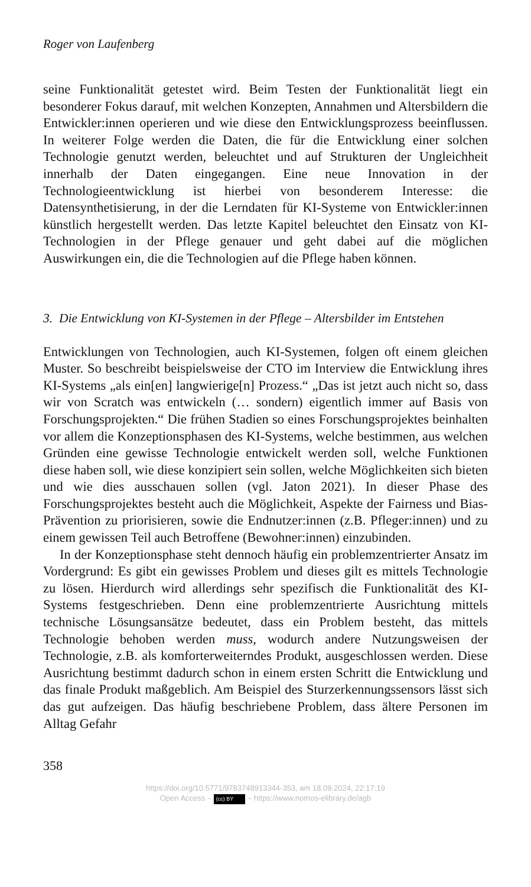Roger von Laufenberg
seine Funktionalität getestet wird. Beim Testen der Funktionalität liegt ein besonderer Fokus darauf, mit welchen Konzepten, Annahmen und Altersbildern die Entwickler:innen operieren und wie diese den Entwicklungsprozess beeinflussen. In weiterer Folge werden die Daten, die für die Entwicklung einer solchen Technologie genutzt werden, beleuchtet und auf Strukturen der Ungleichheit innerhalb der Daten eingegangen. Eine neue Innovation in der Technologieentwicklung ist hierbei von besonderem Interesse: die Datensynthetisierung, in der die Lerndaten für KI-Systeme von Entwickler:innen künstlich hergestellt werden. Das letzte Kapitel beleuchtet den Einsatz von KI-Technologien in der Pflege genauer und geht dabei auf die möglichen Auswirkungen ein, die die Technologien auf die Pflege haben können.
3. Die Entwicklung von KI-Systemen in der Pflege – Altersbilder im Entstehen
Entwicklungen von Technologien, auch KI-Systemen, folgen oft einem gleichen Muster. So beschreibt beispielsweise der CTO im Interview die Entwicklung ihres KI-Systems „als ein[en] langwierige[n] Prozess.“ „Das ist jetzt auch nicht so, dass wir von Scratch was entwickeln (… sondern) eigentlich immer auf Basis von Forschungsprojekten.“ Die frühen Stadien so eines Forschungsprojektes beinhalten vor allem die Konzeptionsphasen des KI-Systems, welche bestimmen, aus welchen Gründen eine gewisse Technologie entwickelt werden soll, welche Funktionen diese haben soll, wie diese konzipiert sein sollen, welche Möglichkeiten sich bieten und wie dies ausschauen sollen (vgl. Jaton 2021). In dieser Phase des Forschungsprojektes besteht auch die Möglichkeit, Aspekte der Fairness und Bias-Prävention zu priorisieren, sowie die Endnutzer:innen (z.B. Pfleger:innen) und zu einem gewissen Teil auch Betroffene (Bewohner:innen) einzubinden.
In der Konzeptionsphase steht dennoch häufig ein problemzentrierter Ansatz im Vordergrund: Es gibt ein gewisses Problem und dieses gilt es mittels Technologie zu lösen. Hierdurch wird allerdings sehr spezifisch die Funktionalität des KI-Systems festgeschrieben. Denn eine problemzentrierte Ausrichtung mittels technische Lösungsansätze bedeutet, dass ein Problem besteht, das mittels Technologie behoben werden muss, wodurch andere Nutzungsweisen der Technologie, z.B. als komforterweiterndes Produkt, ausgeschlossen werden. Diese Ausrichtung bestimmt dadurch schon in einem ersten Schritt die Entwicklung und das finale Produkt maßgeblich. Am Beispiel des Sturzerkennungssensors lässt sich das gut aufzeigen. Das häufig beschriebene Problem, dass ältere Personen im Alltag Gefahr
358
https://doi.org/10.5771/9783748913344-353, am 18.09.2024, 22:17:19
Open Access – (cc) BY – https://www.nomos-elibrary.de/agb